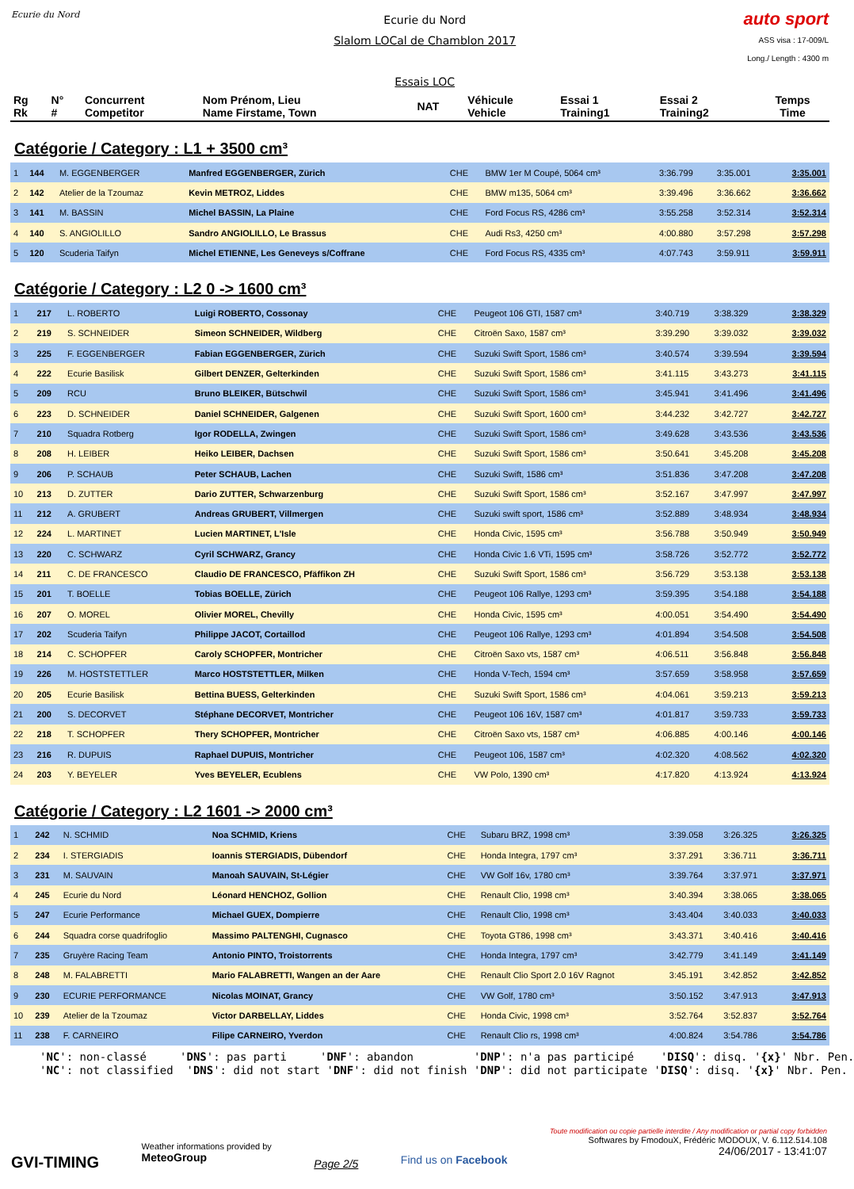Ecurie du Nord
Ecurie du Nord
Slalom LOCal de Chamblon 2017
Essais LOC
auto sport
ASS visa : 17-009/L
Long./ Length : 4300 m
| Rg Rk | N° # | Concurrent Competitor | Nom Prénom, Lieu Name Firstame, Town | NAT | Véhicule Vehicle | Essai 1 Training1 | Essai 2 Training2 | Temps Time |
| --- | --- | --- | --- | --- | --- | --- | --- | --- |
Catégorie / Category : L1 + 3500 cm³
| 1 | 144 | M. EGGENBERGER | Manfred EGGENBERGER, Zürich | CHE | BMW 1er M Coupé, 5064 cm³ | 3:36.799 | 3:35.001 | 3:35.001 |
| 2 | 142 | Atelier de la Tzoumaz | Kevin METROZ, Liddes | CHE | BMW m135, 5064 cm³ | 3:39.496 | 3:36.662 | 3:36.662 |
| 3 | 141 | M. BASSIN | Michel BASSIN, La Plaine | CHE | Ford Focus RS, 4286 cm³ | 3:55.258 | 3:52.314 | 3:52.314 |
| 4 | 140 | S. ANGIOLILLO | Sandro ANGIOLILLO, Le Brassus | CHE | Audi Rs3, 4250 cm³ | 4:00.880 | 3:57.298 | 3:57.298 |
| 5 | 120 | Scuderia Taifyn | Michel ETIENNE, Les Geneveys s/Coffrane | CHE | Ford Focus RS, 4335 cm³ | 4:07.743 | 3:59.911 | 3:59.911 |
Catégorie / Category : L2 0 -> 1600 cm³
| 1 | 217 | L. ROBERTO | Luigi ROBERTO, Cossonay | CHE | Peugeot 106 GTI, 1587 cm³ | 3:40.719 | 3:38.329 | 3:38.329 |
| 2 | 219 | S. SCHNEIDER | Simeon SCHNEIDER, Wildberg | CHE | Citroën Saxo, 1587 cm³ | 3:39.290 | 3:39.032 | 3:39.032 |
| 3 | 225 | F. EGGENBERGER | Fabian EGGENBERGER, Zürich | CHE | Suzuki Swift Sport, 1586 cm³ | 3:40.574 | 3:39.594 | 3:39.594 |
| 4 | 222 | Ecurie Basilisk | Gilbert DENZER, Gelterkinden | CHE | Suzuki Swift Sport, 1586 cm³ | 3:41.115 | 3:43.273 | 3:41.115 |
| 5 | 209 | RCU | Bruno BLEIKER, Bütschwil | CHE | Suzuki Swift Sport, 1586 cm³ | 3:45.941 | 3:41.496 | 3:41.496 |
| 6 | 223 | D. SCHNEIDER | Daniel SCHNEIDER, Galgenen | CHE | Suzuki Swift Sport, 1600 cm³ | 3:44.232 | 3:42.727 | 3:42.727 |
| 7 | 210 | Squadra Rotberg | Igor RODELLA, Zwingen | CHE | Suzuki Swift Sport, 1586 cm³ | 3:49.628 | 3:43.536 | 3:43.536 |
| 8 | 208 | H. LEIBER | Heiko LEIBER, Dachsen | CHE | Suzuki Swift Sport, 1586 cm³ | 3:50.641 | 3:45.208 | 3:45.208 |
| 9 | 206 | P. SCHAUB | Peter SCHAUB, Lachen | CHE | Suzuki Swift, 1586 cm³ | 3:51.836 | 3:47.208 | 3:47.208 |
| 10 | 213 | D. ZUTTER | Dario ZUTTER, Schwarzenburg | CHE | Suzuki Swift Sport, 1586 cm³ | 3:52.167 | 3:47.997 | 3:47.997 |
| 11 | 212 | A. GRUBERT | Andreas GRUBERT, Villmergen | CHE | Suzuki swift sport, 1586 cm³ | 3:52.889 | 3:48.934 | 3:48.934 |
| 12 | 224 | L. MARTINET | Lucien MARTINET, L'Isle | CHE | Honda Civic, 1595 cm³ | 3:56.788 | 3:50.949 | 3:50.949 |
| 13 | 220 | C. SCHWARZ | Cyril SCHWARZ, Grancy | CHE | Honda Civic 1.6 VTi, 1595 cm³ | 3:58.726 | 3:52.772 | 3:52.772 |
| 14 | 211 | C. DE FRANCESCO | Claudio DE FRANCESCO, Pfäffikon ZH | CHE | Suzuki Swift Sport, 1586 cm³ | 3:56.729 | 3:53.138 | 3:53.138 |
| 15 | 201 | T. BOELLE | Tobias BOELLE, Zürich | CHE | Peugeot 106 Rallye, 1293 cm³ | 3:59.395 | 3:54.188 | 3:54.188 |
| 16 | 207 | O. MOREL | Olivier MOREL, Chevilly | CHE | Honda Civic, 1595 cm³ | 4:00.051 | 3:54.490 | 3:54.490 |
| 17 | 202 | Scuderia Taifyn | Philippe JACOT, Cortaillod | CHE | Peugeot 106 Rallye, 1293 cm³ | 4:01.894 | 3:54.508 | 3:54.508 |
| 18 | 214 | C. SCHOPFER | Caroly SCHOPFER, Montricher | CHE | Citroën Saxo vts, 1587 cm³ | 4:06.511 | 3:56.848 | 3:56.848 |
| 19 | 226 | M. HOSTSTETTLER | Marco HOSTSTETTLER, Milken | CHE | Honda V-Tech, 1594 cm³ | 3:57.659 | 3:58.958 | 3:57.659 |
| 20 | 205 | Ecurie Basilisk | Bettina BUESS, Gelterkinden | CHE | Suzuki Swift Sport, 1586 cm³ | 4:04.061 | 3:59.213 | 3:59.213 |
| 21 | 200 | S. DECORVET | Stéphane DECORVET, Montricher | CHE | Peugeot 106 16V, 1587 cm³ | 4:01.817 | 3:59.733 | 3:59.733 |
| 22 | 218 | T. SCHOPFER | Thery SCHOPFER, Montricher | CHE | Citroën Saxo vts, 1587 cm³ | 4:06.885 | 4:00.146 | 4:00.146 |
| 23 | 216 | R. DUPUIS | Raphael DUPUIS, Montricher | CHE | Peugeot 106, 1587 cm³ | 4:02.320 | 4:08.562 | 4:02.320 |
| 24 | 203 | Y. BEYELER | Yves BEYELER, Ecublens | CHE | VW Polo, 1390 cm³ | 4:17.820 | 4:13.924 | 4:13.924 |
Catégorie / Category : L2 1601 -> 2000 cm³
| 1 | 242 | N. SCHMID | Noa SCHMID, Kriens | CHE | Subaru BRZ, 1998 cm³ | 3:39.058 | 3:26.325 | 3:26.325 |
| 2 | 234 | I. STERGIADIS | Ioannis STERGIADIS, Dübendorf | CHE | Honda Integra, 1797 cm³ | 3:37.291 | 3:36.711 | 3:36.711 |
| 3 | 231 | M. SAUVAIN | Manoah SAUVAIN, St-Légier | CHE | VW Golf 16v, 1780 cm³ | 3:39.764 | 3:37.971 | 3:37.971 |
| 4 | 245 | Ecurie du Nord | Léonard HENCHOZ, Gollion | CHE | Renault Clio, 1998 cm³ | 3:40.394 | 3:38.065 | 3:38.065 |
| 5 | 247 | Ecurie Performance | Michael GUEX, Dompierre | CHE | Renault Clio, 1998 cm³ | 3:43.404 | 3:40.033 | 3:40.033 |
| 6 | 244 | Squadra corse quadrifoglio | Massimo PALTENGHI, Cugnasco | CHE | Toyota GT86, 1998 cm³ | 3:43.371 | 3:40.416 | 3:40.416 |
| 7 | 235 | Gruyère Racing Team | Antonio PINTO, Troistorrents | CHE | Honda Integra, 1797 cm³ | 3:42.779 | 3:41.149 | 3:41.149 |
| 8 | 248 | M. FALABRETTI | Mario FALABRETTI, Wangen an der Aare | CHE | Renault Clio Sport 2.0 16V Ragnot | 3:45.191 | 3:42.852 | 3:42.852 |
| 9 | 230 | ECURIE PERFORMANCE | Nicolas MOINAT, Grancy | CHE | VW Golf, 1780 cm³ | 3:50.152 | 3:47.913 | 3:47.913 |
| 10 | 239 | Atelier de la Tzoumaz | Victor DARBELLAY, Liddes | CHE | Honda Civic, 1998 cm³ | 3:52.764 | 3:52.837 | 3:52.764 |
| 11 | 238 | F. CARNEIRO | Filipe CARNEIRO, Yverdon | CHE | Renault Clio rs, 1998 cm³ | 4:00.824 | 3:54.786 | 3:54.786 |
'NC': non-classé 'DNS': pas parti 'DNF': abandon 'DNP': n'a pas participé 'DISQ': disq. '{x}' Nbr. Pen. 'NC': not classified 'DNS': did not start 'DNF': did not finish 'DNP': did not participate 'DISQ': disq. '{x}' Nbr. Pen.
GVI-TIMING
Weather informations provided by
MeteoGroup
Page 2/5
Find us on Facebook
Toute modification ou copie partielle interdite / Any modification or partial copy forbidden
Softwares by FmodouX, Frédéric MODOUX, V. 6.112.514.108
24/06/2017 - 13:41:07